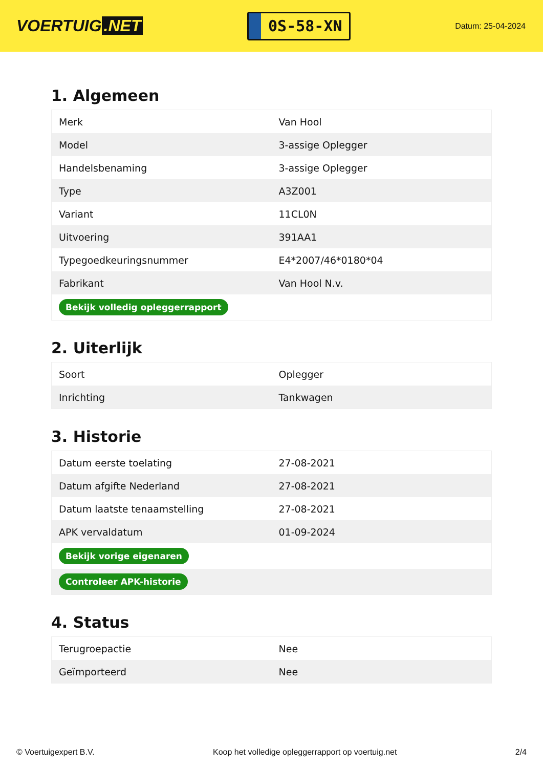VOERTUIG.NET
0S-58-XN
Datum: 25-04-2024
1. Algemeen
| Merk | Van Hool |
| Model | 3-assige Oplegger |
| Handelsbenaming | 3-assige Oplegger |
| Type | A3Z001 |
| Variant | 11CL0N |
| Uitvoering | 391AA1 |
| Typegoedkeuringsnummer | E4*2007/46*0180*04 |
| Fabrikant | Van Hool N.v. |
| Bekijk volledig opleggerrapport | |
2. Uiterlijk
| Soort | Oplegger |
| Inrichting | Tankwagen |
3. Historie
| Datum eerste toelating | 27-08-2021 |
| Datum afgifte Nederland | 27-08-2021 |
| Datum laatste tenaamstelling | 27-08-2021 |
| APK vervaldatum | 01-09-2024 |
| Bekijk vorige eigenaren | |
| Controleer APK-historie | |
4. Status
| Terugroepactie | Nee |
| Geïmporteerd | Nee |
© Voertuigexpert B.V. Koop het volledige opleggerrapport op voertuig.net 2/4